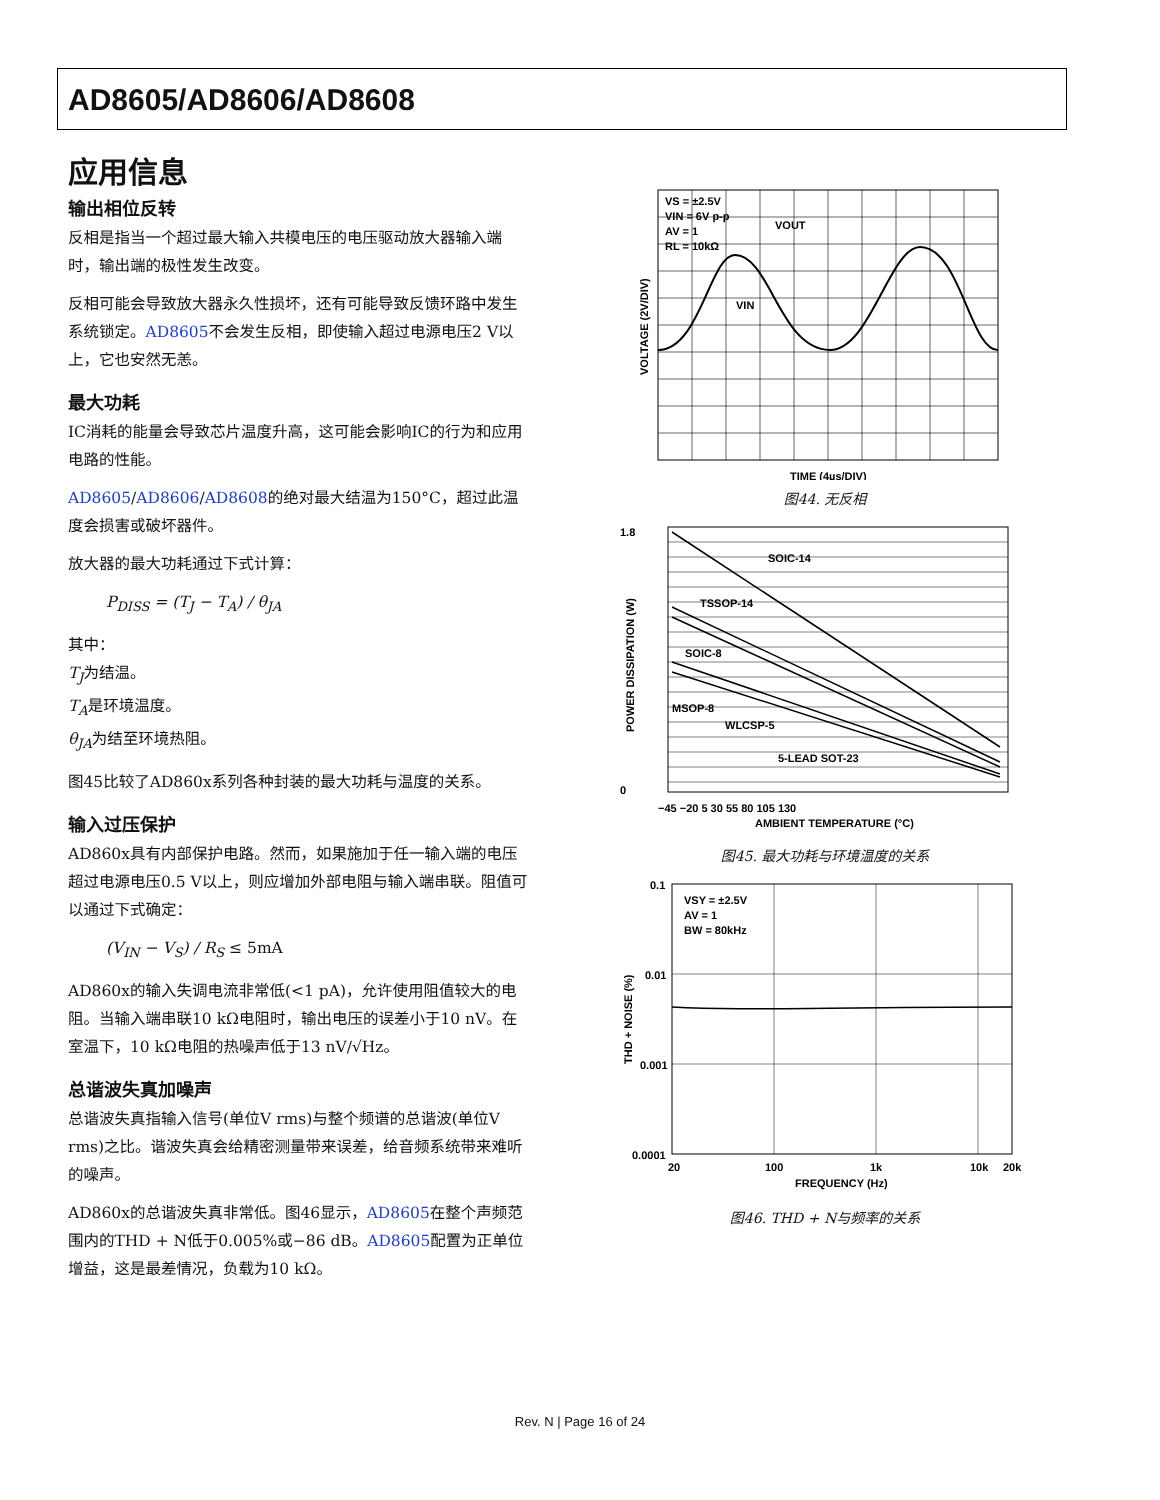AD8605/AD8606/AD8608
应用信息
输出相位反转
反相是指当一个超过最大输入共模电压的电压驱动放大器输入端时，输出端的极性发生改变。
反相可能会导致放大器永久性损坏，还有可能导致反馈环路中发生系统锁定。AD8605不会发生反相，即使输入超过电源电压2 V以上，它也安然无恙。
最大功耗
IC消耗的能量会导致芯片温度升高，这可能会影响IC的行为和应用电路的性能。
AD8605/AD8606/AD8608的绝对最大结温为150°C，超过此温度会损害或破坏器件。
放大器的最大功耗通过下式计算：
P<sub>DISS</sub> = (T<sub>J</sub> − T<sub>A</sub>) / θ<sub>JA</sub>
其中：
T<sub>J</sub>为结温。
T<sub>A</sub>是环境温度。
θ<sub>JA</sub>为结至环境热阻。
图45比较了AD860x系列各种封装的最大功耗与温度的关系。
输入过压保护
AD860x具有内部保护电路。然而，如果施加于任一输入端的电压超过电源电压0.5 V以上，则应增加外部电阻与输入端串联。阻值可以通过下式确定：
(V<sub>IN</sub> − V<sub>S</sub>) / R<sub>S</sub> ≤ 5mA
AD860x的输入失调电流非常低(<1 pA)，允许使用阻值较大的电阻。当输入端串联10 kΩ电阻时，输出电压的误差小于10 nV。在室温下，10 kΩ电阻的热噪声低于13 nV/√Hz。
总谐波失真加噪声
总谐波失真指输入信号(单位V rms)与整个频谱的总谐波(单位V rms)之比。谐波失真会给精密测量带来误差，给音频系统带来难听的噪声。
AD860x的总谐波失真非常低。图46显示，AD8605在整个声频范围内的THD + N低于0.005%或−86 dB。AD8605配置为正单位增益，这是最差情况，负载为10 kΩ。
VS = ±2.5V
VIN = 6V p-p
AV = 1
RL = 10kΩ
VOUT
VIN
VOLTAGE (2V/DIV)
TIME (4µs/DIV)
图44. 无反相
1.8
0
SOIC-14
TSSOP-14
SOIC-8
MSOP-8
WLCSP-5
5-LEAD SOT-23
POWER DISSIPATION (W)
−45 −20 5 30 55 80 105 130
AMBIENT TEMPERATURE (°C)
图45. 最大功耗与环境温度的关系
0.1
0.01
0.001
0.0001
VSY = ±2.5V
AV = 1
BW = 80kHz
THD + NOISE (%)
20
100
1k
10k
20k
FREQUENCY (Hz)
图46. THD + N与频率的关系
Rev. N | Page 16 of 24